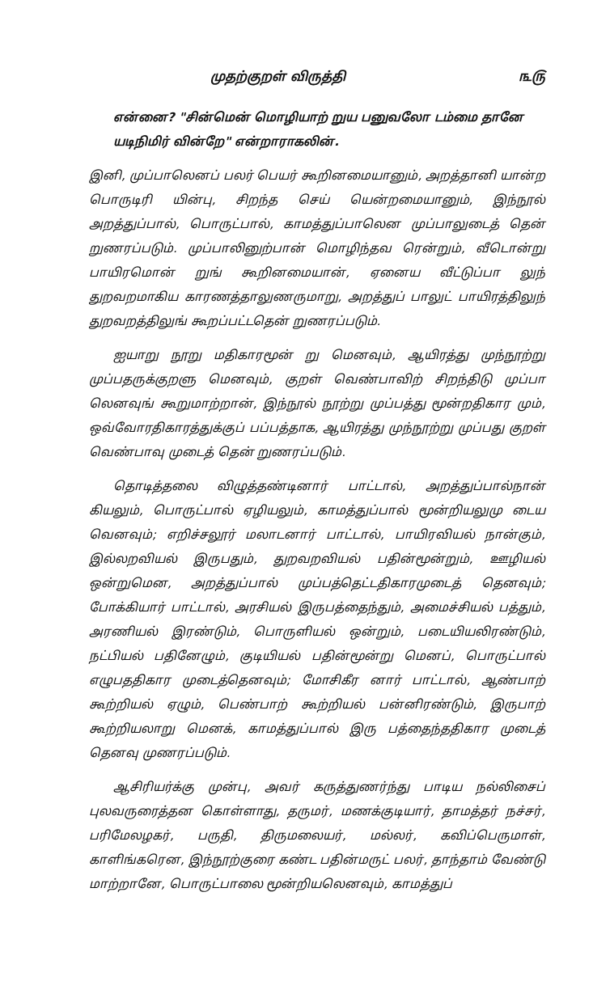முதற்குறள் விருத்தி ௩௫
என்னை? "சின்மென் மொழியாற் றுய பனுவலோ டம்மை தானே யடிநிமிர் வின்றே" என்றாராகலின்.
இனி, முப்பாலெனப் பலர் பெயர் கூறினமையானும், அறத்தானி யான்ற பொருடிரி யின்பு, சிறந்த செய் யென்றமையானும், இந்நூல் அறத்துப்பால், பொருட்பால், காமத்துப்பாலென முப்பாலுடைத் தென் றுணரப்படும். முப்பாலினுற்பான் மொழிந்தவ ரென்றும், வீடொன்று பாயிரமொன் றுங் கூறினமையான், ஏனைய வீட்டுப்பா லுந் துறவறமாகிய காரணத்தாலுணருமாறு, அறத்துப் பாலுட் பாயிரத்திலுந் துறவறத்திலுங் கூறப்பட்டதென் றுணரப்படும்.
ஐயாறு நூறு மதிகாரமூன் று மெனவும், ஆயிரத்து முந்நூற்று முப்பதருக்குறளு மெனவும், குறள் வெண்பாவிற் சிறந்திடு முப்பா லெனவுங் கூறுமாற்றான், இந்நூல் நூற்று முப்பத்து மூன்றதிகார மும், ஒவ்வோரதிகாரத்துக்குப் பப்பத்தாக, ஆயிரத்து முந்நூற்று முப்பது குறள் வெண்பாவு முடைத் தென் றுணரப்படும்.
தொடித்தலை விழுத்தண்டினார் பாட்டால், அறத்துப்பால்நான் கியலும், பொருட்பால் ஏழியலும், காமத்துப்பால் மூன்றியலுமு டைய வெனவும்; எறிச்சலூர் மலாடனார் பாட்டால், பாயிரவியல் நான்கும், இல்லறவியல் இருபதும், துறவறவியல் பதின்மூன்றும், ஊழியல் ஒன்றுமென, அறத்துப்பால் முப்பத்தெட்டதிகாரமுடைத் தெனவும்; போக்கியார் பாட்டால், அரசியல் இருபத்தைந்தும், அமைச்சியல் பத்தும், அரணியல் இரண்டும், பொருளியல் ஒன்றும், படையியலிரண்டும், நட்பியல் பதினேழும், குடியியல் பதின்மூன்று மெனப், பொருட்பால் எழுபததிகார முடைத்தெனவும்; மோசிகீர னார் பாட்டால், ஆண்பாற் கூற்றியல் ஏழும், பெண்பாற் கூற்றியல் பன்னிரண்டும், இருபாற் கூற்றியலாறு மெனக், காமத்துப்பால் இரு பத்தைந்ததிகார முடைத் தெனவு முணரப்படும்.
ஆசிரியர்க்கு முன்பு, அவர் கருத்துணர்ந்து பாடிய நல்லிசைப் புலவருரைத்தன கொள்ளாது, தருமர், மணக்குடியார், தாமத்தர் நச்சர், பரிமேலழகர், பருதி, திருமலையர், மல்லர், கவிப்பெருமாள், காளிங்கரென, இந்நூற்குரை கண்ட பதின்மருட் பலர், தாந்தாம் வேண்டு மாற்றானே, பொருட்பாலை மூன்றியலெனவும், காமத்துப்